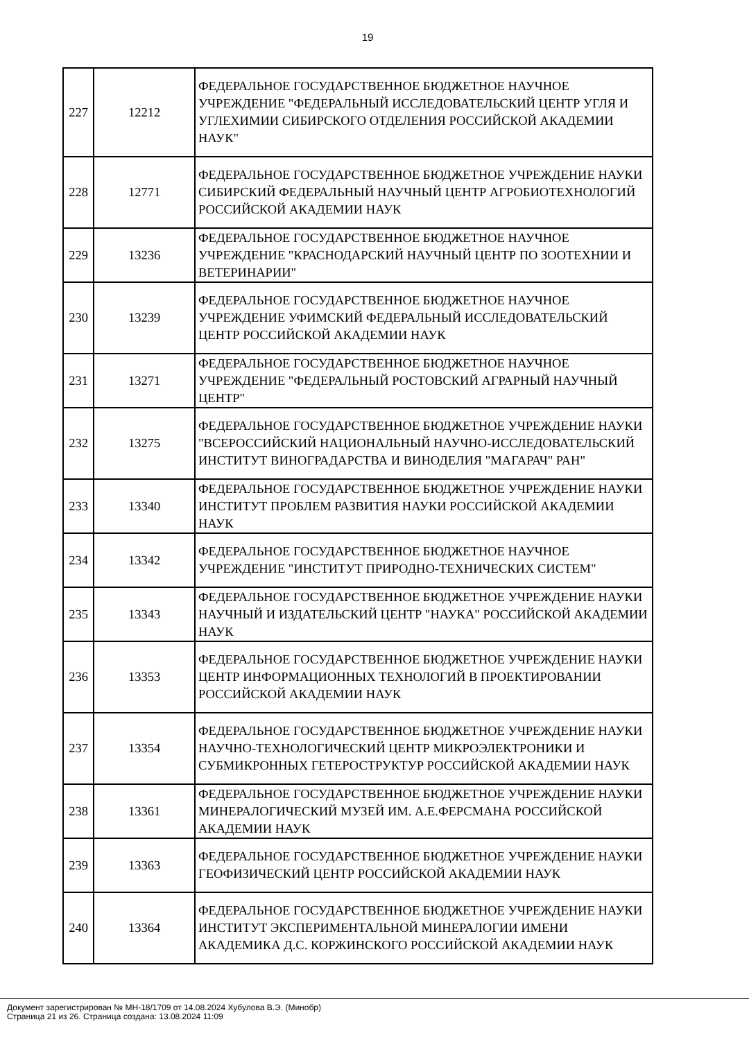19
| 227 | 12212 | ФЕДЕРАЛЬНОЕ ГОСУДАРСТВЕННОЕ БЮДЖЕТНОЕ НАУЧНОЕ УЧРЕЖДЕНИЕ "ФЕДЕРАЛЬНЫЙ ИССЛЕДОВАТЕЛЬСКИЙ ЦЕНТР УГЛЯ И УГЛЕХИМИИ СИБИРСКОГО ОТДЕЛЕНИЯ РОССИЙСКОЙ АКАДЕМИИ НАУК" |
| 228 | 12771 | ФЕДЕРАЛЬНОЕ ГОСУДАРСТВЕННОЕ БЮДЖЕТНОЕ УЧРЕЖДЕНИЕ НАУКИ СИБИРСКИЙ ФЕДЕРАЛЬНЫЙ НАУЧНЫЙ ЦЕНТР АГРОБИОТЕХНОЛОГИЙ РОССИЙСКОЙ АКАДЕМИИ НАУК |
| 229 | 13236 | ФЕДЕРАЛЬНОЕ ГОСУДАРСТВЕННОЕ БЮДЖЕТНОЕ НАУЧНОЕ УЧРЕЖДЕНИЕ "КРАСНОДАРСКИЙ НАУЧНЫЙ ЦЕНТР ПО ЗООТЕХНИИ И ВЕТЕРИНАРИИ" |
| 230 | 13239 | ФЕДЕРАЛЬНОЕ ГОСУДАРСТВЕННОЕ БЮДЖЕТНОЕ НАУЧНОЕ УЧРЕЖДЕНИЕ УФИМСКИЙ ФЕДЕРАЛЬНЫЙ ИССЛЕДОВАТЕЛЬСКИЙ ЦЕНТР РОССИЙСКОЙ АКАДЕМИИ НАУК |
| 231 | 13271 | ФЕДЕРАЛЬНОЕ ГОСУДАРСТВЕННОЕ БЮДЖЕТНОЕ НАУЧНОЕ УЧРЕЖДЕНИЕ "ФЕДЕРАЛЬНЫЙ РОСТОВСКИЙ АГРАРНЫЙ НАУЧНЫЙ ЦЕНТР" |
| 232 | 13275 | ФЕДЕРАЛЬНОЕ ГОСУДАРСТВЕННОЕ БЮДЖЕТНОЕ УЧРЕЖДЕНИЕ НАУКИ "ВСЕРОССИЙСКИЙ НАЦИОНАЛЬНЫЙ НАУЧНО-ИССЛЕДОВАТЕЛЬСКИЙ ИНСТИТУТ ВИНОГРАДАРСТВА И ВИНОДЕЛИЯ "МАГАРАЧ" РАН" |
| 233 | 13340 | ФЕДЕРАЛЬНОЕ ГОСУДАРСТВЕННОЕ БЮДЖЕТНОЕ УЧРЕЖДЕНИЕ НАУКИ ИНСТИТУТ ПРОБЛЕМ РАЗВИТИЯ НАУКИ РОССИЙСКОЙ АКАДЕМИИ НАУК |
| 234 | 13342 | ФЕДЕРАЛЬНОЕ ГОСУДАРСТВЕННОЕ БЮДЖЕТНОЕ НАУЧНОЕ УЧРЕЖДЕНИЕ "ИНСТИТУТ ПРИРОДНО-ТЕХНИЧЕСКИХ СИСТЕМ" |
| 235 | 13343 | ФЕДЕРАЛЬНОЕ ГОСУДАРСТВЕННОЕ БЮДЖЕТНОЕ УЧРЕЖДЕНИЕ НАУКИ НАУЧНЫЙ И ИЗДАТЕЛЬСКИЙ ЦЕНТР "НАУКА" РОССИЙСКОЙ АКАДЕМИИ НАУК |
| 236 | 13353 | ФЕДЕРАЛЬНОЕ ГОСУДАРСТВЕННОЕ БЮДЖЕТНОЕ УЧРЕЖДЕНИЕ НАУКИ ЦЕНТР ИНФОРМАЦИОННЫХ ТЕХНОЛОГИЙ В ПРОЕКТИРОВАНИИ РОССИЙСКОЙ АКАДЕМИИ НАУК |
| 237 | 13354 | ФЕДЕРАЛЬНОЕ ГОСУДАРСТВЕННОЕ БЮДЖЕТНОЕ УЧРЕЖДЕНИЕ НАУКИ НАУЧНО-ТЕХНОЛОГИЧЕСКИЙ ЦЕНТР МИКРОЭЛЕКТРОНИКИ И СУБМИКРОННЫХ ГЕТЕРОСТРУКТУР РОССИЙСКОЙ АКАДЕМИИ НАУК |
| 238 | 13361 | ФЕДЕРАЛЬНОЕ ГОСУДАРСТВЕННОЕ БЮДЖЕТНОЕ УЧРЕЖДЕНИЕ НАУКИ МИНЕРАЛОГИЧЕСКИЙ МУЗЕЙ ИМ. А.Е.ФЕРСМАНА РОССИЙСКОЙ АКАДЕМИИ НАУК |
| 239 | 13363 | ФЕДЕРАЛЬНОЕ ГОСУДАРСТВЕННОЕ БЮДЖЕТНОЕ УЧРЕЖДЕНИЕ НАУКИ ГЕОФИЗИЧЕСКИЙ ЦЕНТР РОССИЙСКОЙ АКАДЕМИИ НАУК |
| 240 | 13364 | ФЕДЕРАЛЬНОЕ ГОСУДАРСТВЕННОЕ БЮДЖЕТНОЕ УЧРЕЖДЕНИЕ НАУКИ ИНСТИТУТ ЭКСПЕРИМЕНТАЛЬНОЙ МИНЕРАЛОГИИ ИМЕНИ АКАДЕМИКА Д.С. КОРЖИНСКОГО РОССИЙСКОЙ АКАДЕМИИ НАУК |
Документ зарегистрирован № МН-18/1709 от 14.08.2024 Хубулова В.Э. (Минобр)
Страница 21 из 26. Страница создана: 13.08.2024 11:09